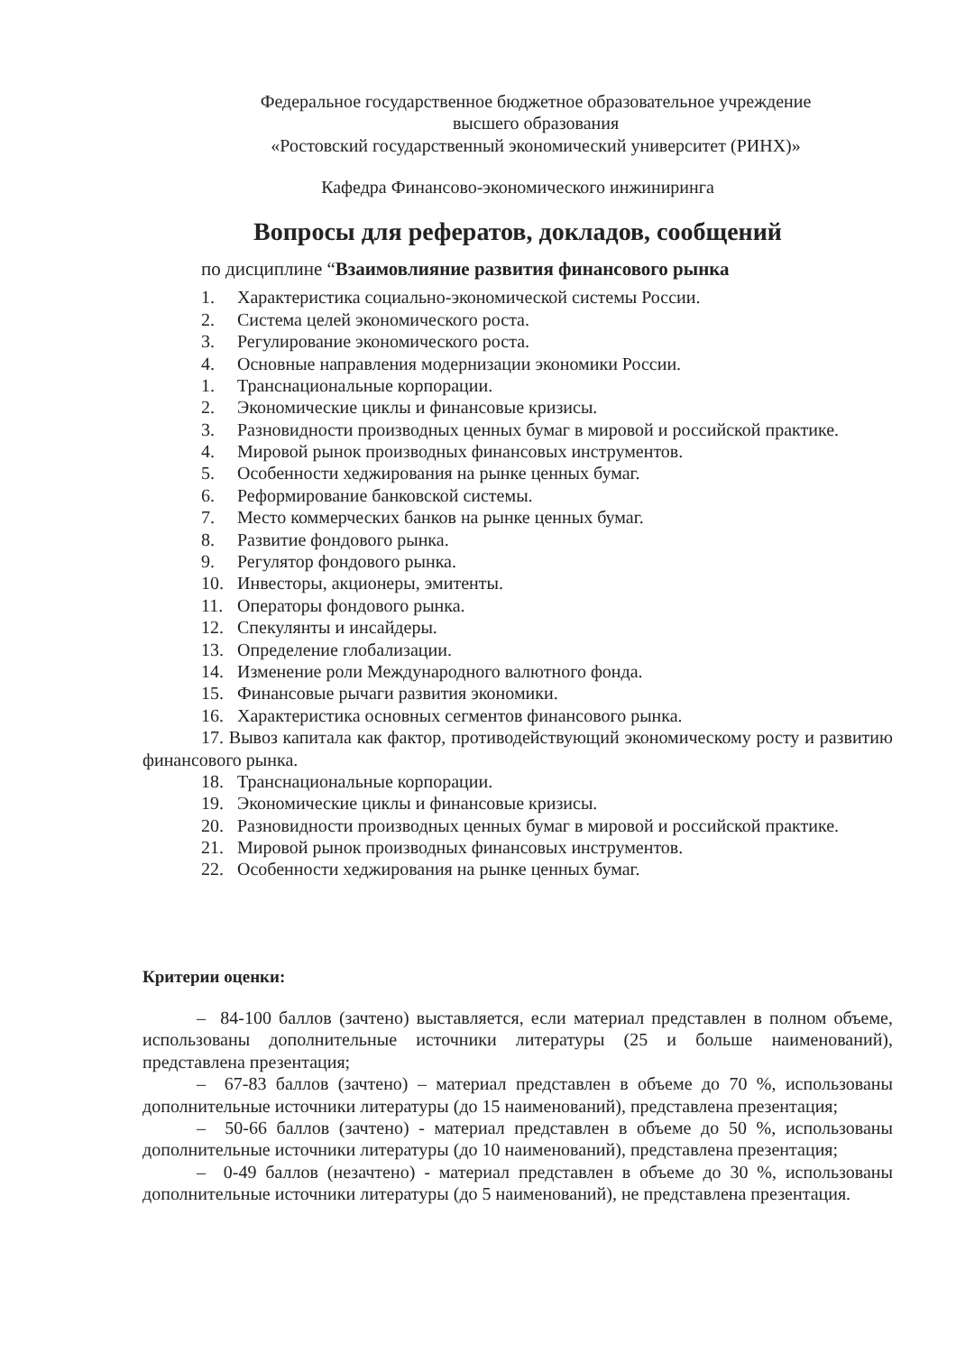Федеральное государственное бюджетное образовательное учреждение
высшего образования
«Ростовский государственный экономический университет (РИНХ)»
Кафедра Финансово-экономического инжиниринга
Вопросы для рефератов, докладов, сообщений
по дисциплине “Взаимовлияние развития финансового рынка
1. Характеристика социально-экономической системы России.
2. Система целей экономического роста.
3. Регулирование экономического роста.
4. Основные направления модернизации экономики России.
1. Транснациональные корпорации.
2. Экономические циклы и финансовые кризисы.
3. Разновидности производных ценных бумаг в мировой и российской практике.
4. Мировой рынок производных финансовых инструментов.
5. Особенности хеджирования на рынке ценных бумаг.
6. Реформирование банковской системы.
7. Место коммерческих банков на рынке ценных бумаг.
8. Развитие фондового рынка.
9. Регулятор фондового рынка.
10. Инвесторы, акционеры, эмитенты.
11. Операторы фондового рынка.
12. Спекулянты и инсайдеры.
13. Определение глобализации.
14. Изменение роли Международного валютного фонда.
15. Финансовые рычаги развития экономики.
16. Характеристика основных сегментов финансового рынка.
17. Вывоз капитала как фактор, противодействующий экономическому росту и развитию финансового рынка.
18. Транснациональные корпорации.
19. Экономические циклы и финансовые кризисы.
20. Разновидности производных ценных бумаг в мировой и российской практике.
21. Мировой рынок производных финансовых инструментов.
22. Особенности хеджирования на рынке ценных бумаг.
Критерии оценки:
– 84-100 баллов (зачтено) выставляется, если материал представлен в полном объеме, использованы дополнительные источники литературы (25 и больше наименований), представлена презентация;
– 67-83 баллов (зачтено) – материал представлен в объеме до 70 %, использованы дополнительные источники литературы (до 15 наименований), представлена презентация;
– 50-66 баллов (зачтено) - материал представлен в объеме до 50 %, использованы дополнительные источники литературы (до 10 наименований), представлена презентация;
– 0-49 баллов (незачтено) - материал представлен в объеме до 30 %, использованы дополнительные источники литературы (до 5 наименований), не представлена презентация.